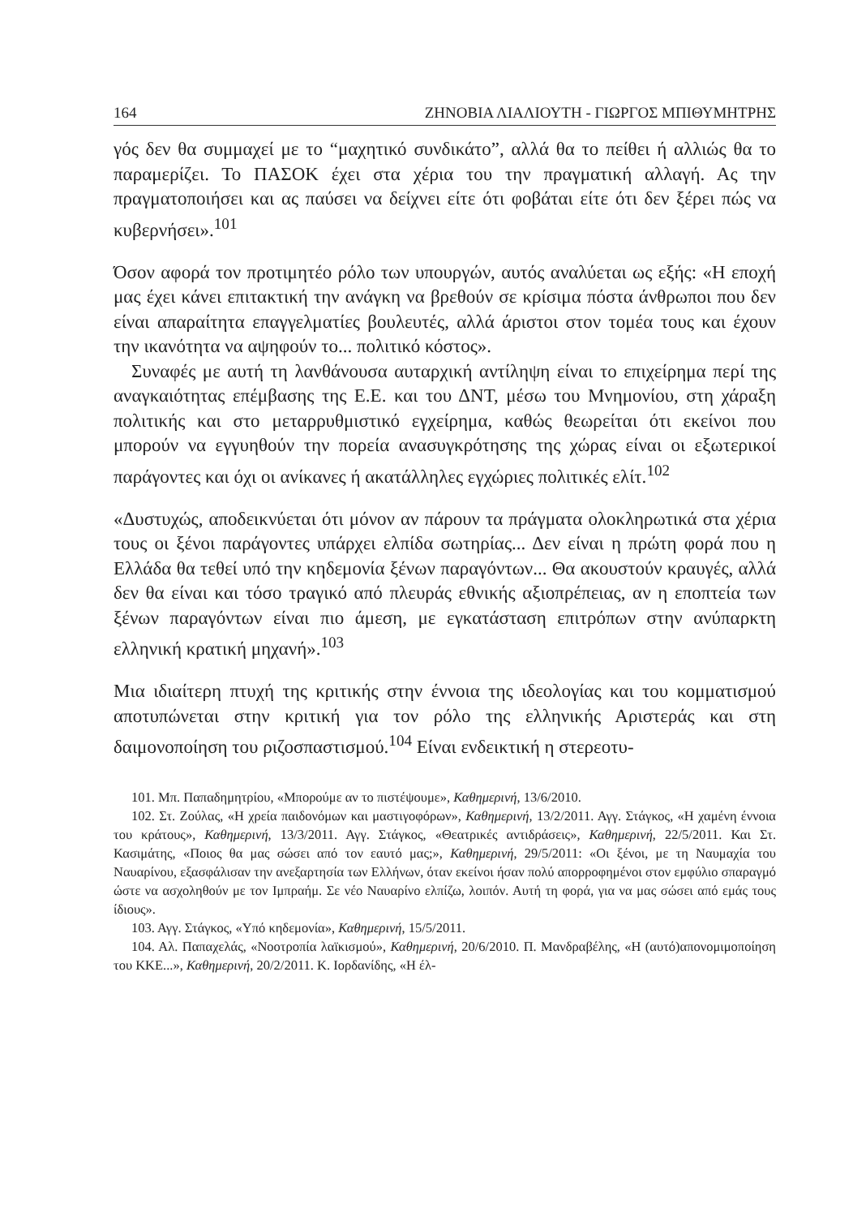164 ΖΗΝΟΒΙΑ ΛΙΑΛΙΟΥΤΗ - ΓΙΩΡΓΟΣ ΜΠΙΘΥΜΗΤΡΗΣ
γός δεν θα συμμαχεί με το “μαχητικό συνδικάτο”, αλλά θα το πείθει ή αλλιώς θα το παραμερίζει. Το ΠΑΣΟΚ έχει στα χέρια του την πραγματική αλλαγή. Ας την πραγματοποιήσει και ας παύσει να δείχνει είτε ότι φοβάται είτε ότι δεν ξέρει πώς να κυβερνήσει».<sup>101</sup>
Όσον αφορά τον προτιμητέο ρόλο των υπουργών, αυτός αναλύεται ως εξής: «Η εποχή μας έχει κάνει επιτακτική την ανάγκη να βρεθούν σε κρίσιμα πόστα άνθρωποι που δεν είναι απαραίτητα επαγγελματίες βουλευτές, αλλά άριστοι στον τομέα τους και έχουν την ικανότητα να αψηφούν το... πολιτικό κόστος».
Συναφές με αυτή τη λανθάνουσα αυταρχική αντίληψη είναι το επιχείρημα περί της αναγκαιότητας επέμβασης της Ε.Ε. και του ΔΝΤ, μέσω του Μνημονίου, στη χάραξη πολιτικής και στο μεταρρυθμιστικό εγχείρημα, καθώς θεωρείται ότι εκείνοι που μπορούν να εγγυηθούν την πορεία ανασυγκρότησης της χώρας είναι οι εξωτερικοί παράγοντες και όχι οι ανίκανες ή ακατάλληλες εγχώριες πολιτικές ελίτ.<sup>102</sup>
«Δυστυχώς, αποδεικνύεται ότι μόνον αν πάρουν τα πράγματα ολοκληρωτικά στα χέρια τους οι ξένοι παράγοντες υπάρχει ελπίδα σωτηρίας... Δεν είναι η πρώτη φορά που η Ελλάδα θα τεθεί υπό την κηδεμονία ξένων παραγόντων... Θα ακουστούν κραυγές, αλλά δεν θα είναι και τόσο τραγικό από πλευράς εθνικής αξιοπρέπειας, αν η εποπτεία των ξένων παραγόντων είναι πιο άμεση, με εγκατάσταση επιτρόπων στην ανύπαρκτη ελληνική κρατική μηχανή».<sup>103</sup>
Μια ιδιαίτερη πτυχή της κριτικής στην έννοια της ιδεολογίας και του κομματισμού αποτυπώνεται στην κριτική για τον ρόλο της ελληνικής Αριστεράς και στη δαιμονοποίηση του ριζοσπαστισμού.<sup>104</sup> Είναι ενδεικτική η στερεοτυ-
101. Μπ. Παπαδημητρίου, «Μπορούμε αν το πιστέψουμε», Καθημερινή, 13/6/2010.
102. Στ. Ζούλας, «Η χρεία παιδονόμων και μαστιγοφόρων», Καθημερινή, 13/2/2011. Αγγ. Στάγκος, «Η χαμένη έννοια του κράτους», Καθημερινή, 13/3/2011. Αγγ. Στάγκος, «Θεατρικές αντιδράσεις», Καθημερινή, 22/5/2011. Και Στ. Κασιμάτης, «Ποιος θα μας σώσει από τον εαυτό μας;», Καθημερινή, 29/5/2011: «Οι ξένοι, με τη Ναυμαχία του Ναυαρίνου, εξασφάλισαν την ανεξαρτησία των Ελλήνων, όταν εκείνοι ήσαν πολύ απορροφημένοι στον εμφύλιο σπαραγμό ώστε να ασχοληθούν με τον Ιμπραήμ. Σε νέο Ναυαρίνο ελπίζω, λοιπόν. Αυτή τη φορά, για να μας σώσει από εμάς τους ίδιους».
103. Αγγ. Στάγκος, «Υπό κηδεμονία», Καθημερινή, 15/5/2011.
104. Αλ. Παπαχελάς, «Νοοτροπία λαϊκισμού», Καθημερινή, 20/6/2010. Π. Μανδραβέλης, «Η (αυτό)απονομιμοποίηση του ΚΚΕ...», Καθημερινή, 20/2/2011. Κ. Ιορδανίδης, «Η έλ-